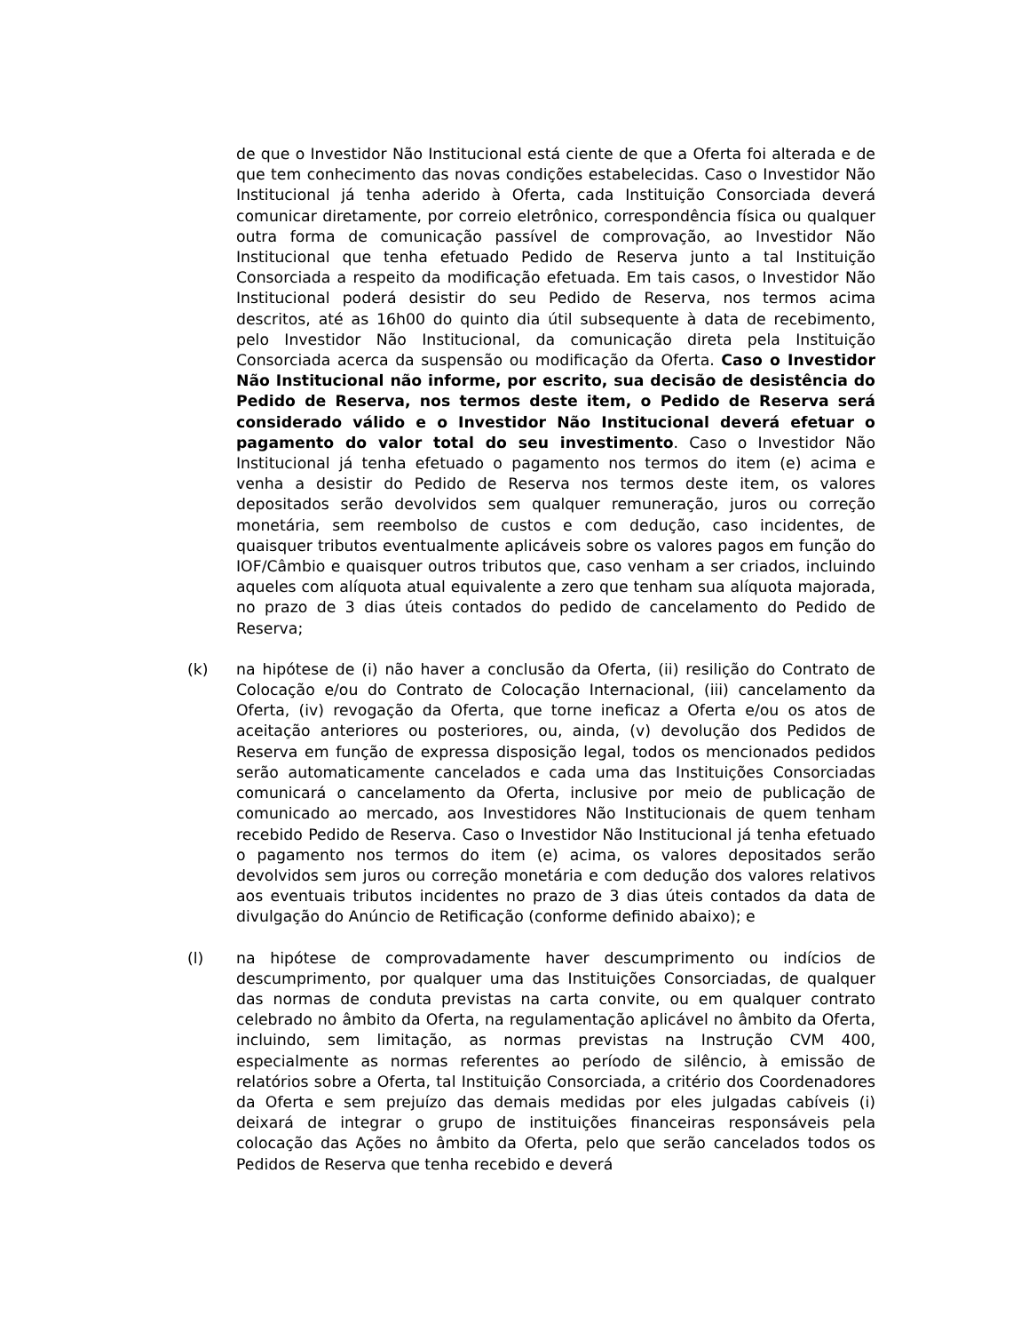de que o Investidor Não Institucional está ciente de que a Oferta foi alterada e de que tem conhecimento das novas condições estabelecidas. Caso o Investidor Não Institucional já tenha aderido à Oferta, cada Instituição Consorciada deverá comunicar diretamente, por correio eletrônico, correspondência física ou qualquer outra forma de comunicação passível de comprovação, ao Investidor Não Institucional que tenha efetuado Pedido de Reserva junto a tal Instituição Consorciada a respeito da modificação efetuada. Em tais casos, o Investidor Não Institucional poderá desistir do seu Pedido de Reserva, nos termos acima descritos, até as 16h00 do quinto dia útil subsequente à data de recebimento, pelo Investidor Não Institucional, da comunicação direta pela Instituição Consorciada acerca da suspensão ou modificação da Oferta. Caso o Investidor Não Institucional não informe, por escrito, sua decisão de desistência do Pedido de Reserva, nos termos deste item, o Pedido de Reserva será considerado válido e o Investidor Não Institucional deverá efetuar o pagamento do valor total do seu investimento. Caso o Investidor Não Institucional já tenha efetuado o pagamento nos termos do item (e) acima e venha a desistir do Pedido de Reserva nos termos deste item, os valores depositados serão devolvidos sem qualquer remuneração, juros ou correção monetária, sem reembolso de custos e com dedução, caso incidentes, de quaisquer tributos eventualmente aplicáveis sobre os valores pagos em função do IOF/Câmbio e quaisquer outros tributos que, caso venham a ser criados, incluindo aqueles com alíquota atual equivalente a zero que tenham sua alíquota majorada, no prazo de 3 dias úteis contados do pedido de cancelamento do Pedido de Reserva;
(k) na hipótese de (i) não haver a conclusão da Oferta, (ii) resilição do Contrato de Colocação e/ou do Contrato de Colocação Internacional, (iii) cancelamento da Oferta, (iv) revogação da Oferta, que torne ineficaz a Oferta e/ou os atos de aceitação anteriores ou posteriores, ou, ainda, (v) devolução dos Pedidos de Reserva em função de expressa disposição legal, todos os mencionados pedidos serão automaticamente cancelados e cada uma das Instituições Consorciadas comunicará o cancelamento da Oferta, inclusive por meio de publicação de comunicado ao mercado, aos Investidores Não Institucionais de quem tenham recebido Pedido de Reserva. Caso o Investidor Não Institucional já tenha efetuado o pagamento nos termos do item (e) acima, os valores depositados serão devolvidos sem juros ou correção monetária e com dedução dos valores relativos aos eventuais tributos incidentes no prazo de 3 dias úteis contados da data de divulgação do Anúncio de Retificação (conforme definido abaixo); e
(l) na hipótese de comprovadamente haver descumprimento ou indícios de descumprimento, por qualquer uma das Instituições Consorciadas, de qualquer das normas de conduta previstas na carta convite, ou em qualquer contrato celebrado no âmbito da Oferta, na regulamentação aplicável no âmbito da Oferta, incluindo, sem limitação, as normas previstas na Instrução CVM 400, especialmente as normas referentes ao período de silêncio, à emissão de relatórios sobre a Oferta, tal Instituição Consorciada, a critério dos Coordenadores da Oferta e sem prejuízo das demais medidas por eles julgadas cabíveis (i) deixará de integrar o grupo de instituições financeiras responsáveis pela colocação das Ações no âmbito da Oferta, pelo que serão cancelados todos os Pedidos de Reserva que tenha recebido e deverá